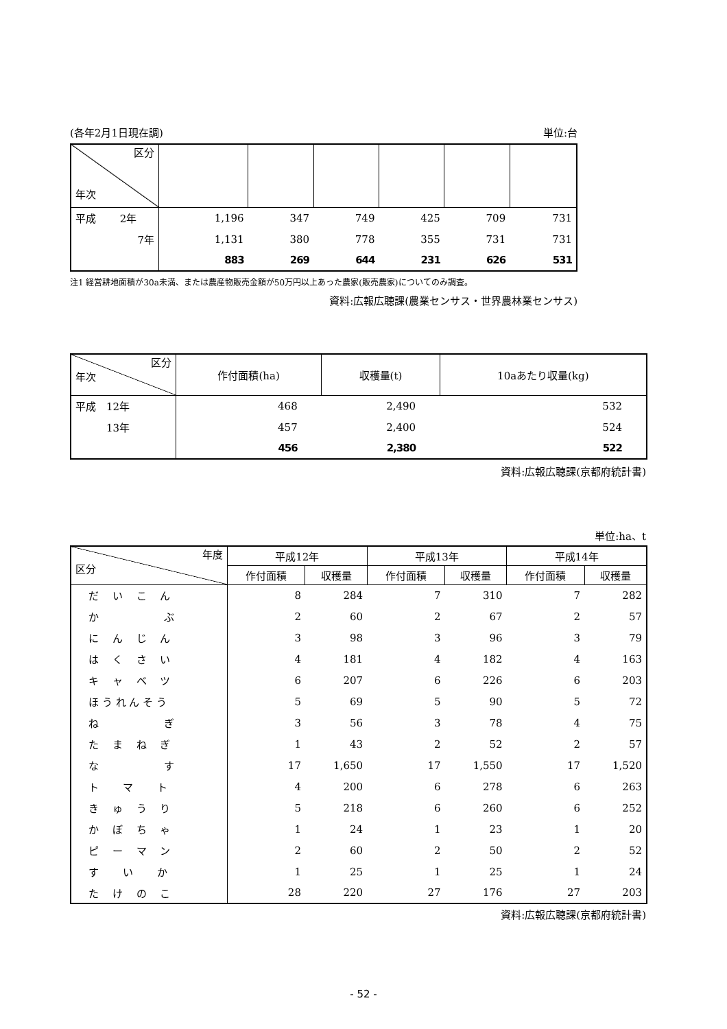(各年2月1日現在調) 単位:台
| 区分 年次 | | | | | | |
| 平成 2年 | 1,196 | 347 | 749 | 425 | 709 | 731 |
| 7年 | 1,131 | 380 | 778 | 355 | 731 | 731 |
| | 883 | 269 | 644 | 231 | 626 | 531 |
注1 経営耕地面積が30a未満、または農産物販売金額が50万円以上あった農家(販売農家)についてのみ調査。
資料:広報広聴課(農業センサス・世界農林業センサス)
| 区分 年次 | 作付面積(ha) | 収穫量(t) | 10aあたり収量(kg) |
| 平成 12年 | 468 | 2,490 | 532 |
| 13年 | 457 | 2,400 | 524 |
| | 456 | 2,380 | 522 |
資料:広報広聴課(京都府統計書)
単位:ha、t
| 年度 区分 | 平成12年 | | 平成13年 | | 平成14年 | |
| | 作付面積 | 収穫量 | 作付面積 | 収穫量 | 作付面積 | 収穫量 |
| だ い こ ん | 8 | 284 | 7 | 310 | 7 | 282 |
| か ぶ | 2 | 60 | 2 | 67 | 2 | 57 |
| に ん じ ん | 3 | 98 | 3 | 96 | 3 | 79 |
| は く さ い | 4 | 181 | 4 | 182 | 4 | 163 |
| キ ャ ベ ツ | 6 | 207 | 6 | 226 | 6 | 203 |
| ほ う れ ん そ う | 5 | 69 | 5 | 90 | 5 | 72 |
| ね ぎ | 3 | 56 | 3 | 78 | 4 | 75 |
| た ま ね ぎ | 1 | 43 | 2 | 52 | 2 | 57 |
| な す | 17 | 1,650 | 17 | 1,550 | 17 | 1,520 |
| ト マ ト | 4 | 200 | 6 | 278 | 6 | 263 |
| き ゅ う り | 5 | 218 | 6 | 260 | 6 | 252 |
| か ぼ ち ゃ | 1 | 24 | 1 | 23 | 1 | 20 |
| ピ ー マ ン | 2 | 60 | 2 | 50 | 2 | 52 |
| す い か | 1 | 25 | 1 | 25 | 1 | 24 |
| た け の こ | 28 | 220 | 27 | 176 | 27 | 203 |
資料:広報広聴課(京都府統計書)
- 52 -